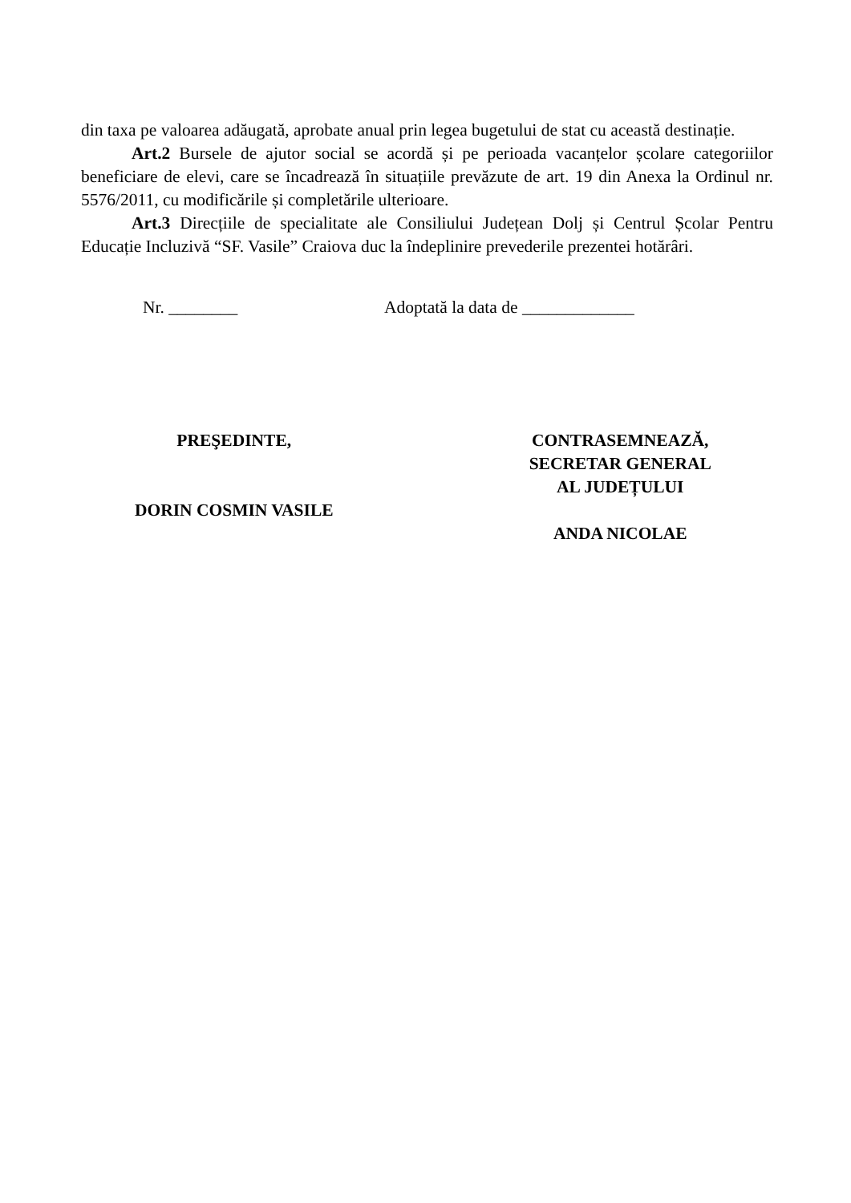din taxa pe valoarea adăugată, aprobate anual prin legea bugetului de stat cu această destinație.
Art.2 Bursele de ajutor social se acordă și pe perioada vacanțelor școlare categoriilor beneficiare de elevi, care se încadrează în situațiile prevăzute de art. 19 din Anexa la Ordinul nr. 5576/2011, cu modificările și completările ulterioare.
Art.3 Direcțiile de specialitate ale Consiliului Județean Dolj și Centrul Școlar Pentru Educație Incluzivă “SF. Vasile” Craiova duc la îndeplinire prevederile prezentei hotărâri.
Nr. ________ Adoptată la data de _____________
PREŞEDINTE,
DORIN COSMIN VASILE
CONTRASEMNEAZĂ,
SECRETAR GENERAL
AL JUDEȚULUI
ANDA NICOLAE